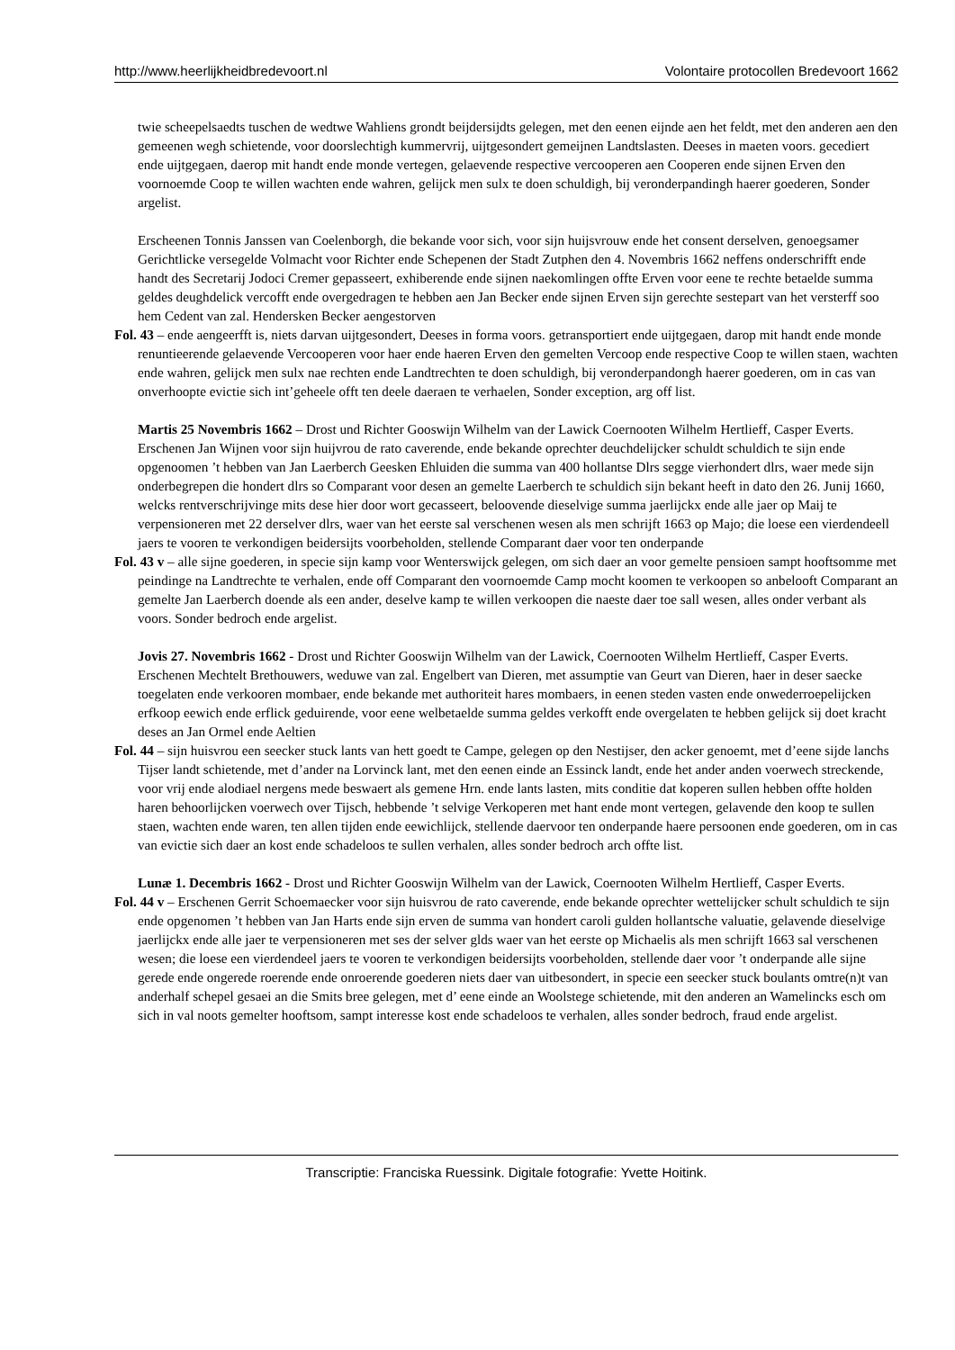http://www.heerlijkheidbredevoort.nl Volontaire protocollen Bredevoort 1662
twie scheepelsaedts tuschen de wedtwe Wahliens grondt beijdersijdts gelegen, met den eenen eijnde aen het feldt, met den anderen aen den gemeenen wegh schietende, voor doorslechtigh kummervrij, uijtgesondert gemeijnen Landtslasten. Deeses in maeten voors. gecediert ende uijtgegaen, daerop mit handt ende monde vertegen, gelaevende respective vercooperen aen Cooperen ende sijnen Erven den voornoemde Coop te willen wachten ende wahren, gelijck men sulx te doen schuldigh, bij veronderpandingh haerer goederen, Sonder argelist.
Erscheenen Tonnis Janssen van Coelenborgh, die bekande voor sich, voor sijn huijsvrouw ende het consent derselven, genoegsamer Gerichtlicke versegelde Volmacht voor Richter ende Schepenen der Stadt Zutphen den 4. Novembris 1662 neffens onderschrifft ende handt des Secretarij Jodoci Cremer gepasseert, exhiberende ende sijnen naekomlingen offte Erven voor eene te rechte betaelde summa geldes deughdelick vercofft ende overgedragen te hebben aen Jan Becker ende sijnen Erven sijn gerechte sestepart van het versterff soo hem Cedent van zal. Hendersken Becker aengestorven
Fol. 43 – ende aengeerfft is, niets darvan uijtgesondert, Deeses in forma voors. getransportiert ende uijtgegaen, darop mit handt ende monde renuntieerende gelaevende Vercooperen voor haer ende haeren Erven den gemelten Vercoop ende respective Coop te willen staen, wachten ende wahren, gelijck men sulx nae rechten ende Landtrechten te doen schuldigh, bij veronderpandongh haerer goederen, om in cas van onverhoopte evictie sich int’geheele offt ten deele daeraen te verhaelen, Sonder exception, arg off list.
Martis 25 Novembris 1662 – Drost und Richter Gooswijn Wilhelm van der Lawick Coernooten Wilhelm Hertlieff, Casper Everts.
Erschenen Jan Wijnen voor sijn huijvrou de rato caverende, ende bekande oprechter deuchdelijcker schuldt schuldich te sijn ende opgenoomen ’t hebben van Jan Laerberch Geesken Ehluiden die summa van 400 hollantse Dlrs segge vierhondert dlrs, waer mede sijn onderbegrepen die hondert dlrs so Comparant voor desen an gemelte Laerberch te schuldich sijn bekant heeft in dato den 26. Junij 1660, welcks rentverschrijvinge mits dese hier door wort gecasseert, beloovende dieselvige summa jaerlijckx ende alle jaer op Maij te verpensioneren met 22 derselver dlrs, waer van het eerste sal verschenen wesen als men schrijft 1663 op Majo; die loese een vierdendeell jaers te vooren te verkondigen beidersijts voorbeholden, stellende Comparant daer voor ten onderpande
Fol. 43 v – alle sijne goederen, in specie sijn kamp voor Wenterswijck gelegen, om sich daer an voor gemelte pensioen sampt hooftsomme met peindinge na Landtrechte te verhalen, ende off Comparant den voornoemde Camp mocht koomen te verkoopen so anbelooft Comparant an gemelte Jan Laerberch doende als een ander, deselve kamp te willen verkoopen die naeste daer toe sall wesen, alles onder verbant als voors. Sonder bedroch ende argelist.
Jovis 27. Novembris 1662 - Drost und Richter Gooswijn Wilhelm van der Lawick, Coernooten Wilhelm Hertlieff, Casper Everts.
Erschenen Mechtelt Brethouwers, weduwe van zal. Engelbert van Dieren, met assumptie van Geurt van Dieren, haer in deser saecke toegelaten ende verkooren mombaer, ende bekande met authoriteit hares mombaers, in eenen steden vasten ende onwederroepelijcken erfkoop eewich ende erflick geduirende, voor eene welbetaelde summa geldes verkofft ende overgelaten te hebben gelijck sij doet kracht deses an Jan Ormel ende Aeltien
Fol. 44 – sijn huisvrou een seecker stuck lants van hett goedt te Campe, gelegen op den Nestijser, den acker genoemt, met d’eene sijde lanchs Tijser landt schietende, met d’ander na Lorvinck lant, met den eenen einde an Essinck landt, ende het ander anden voerwech streckende, voor vrij ende alodiael nergens mede beswaert als gemene Hrn. ende lants lasten, mits conditie dat koperen sullen hebben offte holden haren behoorlijcken voerwech over Tijsch, hebbende ’t selvige Verkoperen met hant ende mont vertegen, gelavende den koop te sullen staen, wachten ende waren, ten allen tijden ende eewichlijck, stellende daervoor ten onderpande haere persoonen ende goederen, om in cas van evictie sich daer an kost ende schadeloos te sullen verhalen, alles sonder bedroch arch offte list.
Lunæ 1. Decembris 1662 - Drost und Richter Gooswijn Wilhelm van der Lawick, Coernooten Wilhelm Hertlieff, Casper Everts.
Fol. 44 v – Erschenen Gerrit Schoemaecker voor sijn huisvrou de rato caverende, ende bekande oprechter wettelijcker schult schuldich te sijn ende opgenomen ’t hebben van Jan Harts ende sijn erven de summa van hondert caroli gulden hollantsche valuatie, gelavende dieselvige jaerlijckx ende alle jaer te verpensioneren met ses der selver glds waer van het eerste op Michaelis als men schrijft 1663 sal verschenen wesen; die loese een vierdendeel jaers te vooren te verkondigen beidersijts voorbeholden, stellende daer voor ’t onderpande alle sijne gerede ende ongerede roerende ende onroerende goederen niets daer van uitbesondert, in specie een seecker stuck boulants omtre(n)t van anderhalf schepel gesaei an die Smits bree gelegen, met d’ eene einde an Woolstege schietende, mit den anderen an Wamelincks esch om sich in val noots gemelter hooftsom, sampt interesse kost ende schadeloos te verhalen, alles sonder bedroch, fraud ende argelist.
Transcriptie: Franciska Ruessink. Digitale fotografie: Yvette Hoitink.